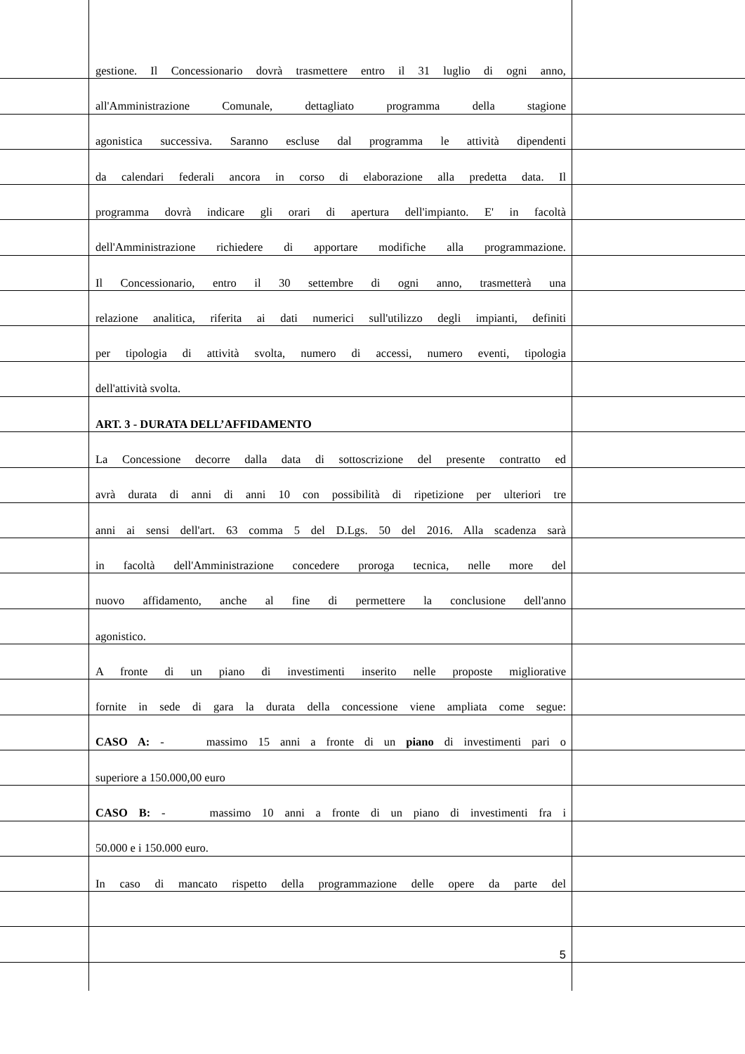gestione. Il Concessionario dovrà trasmettere entro il 31 luglio di ogni anno,
all'Amministrazione Comunale, dettagliato programma della stagione
agonistica successiva. Saranno escluse dal programma le attività dipendenti
da calendari federali ancora in corso di elaborazione alla predetta data. Il
programma dovrà indicare gli orari di apertura dell'impianto. E' in facoltà
dell'Amministrazione richiedere di apportare modifiche alla programmazione.
Il Concessionario, entro il 30 settembre di ogni anno, trasmetterà una
relazione analitica, riferita ai dati numerici sull'utilizzo degli impianti, definiti
per tipologia di attività svolta, numero di accessi, numero eventi, tipologia
dell'attività svolta.
ART. 3 - DURATA DELL’AFFIDAMENTO
La Concessione decorre dalla data di sottoscrizione del presente contratto ed
avrà durata di anni di anni 10 con possibilità di ripetizione per ulteriori tre
anni ai sensi dell'art. 63 comma 5 del D.Lgs. 50 del 2016. Alla scadenza sarà
in facoltà dell'Amministrazione concedere proroga tecnica, nelle more del
nuovo affidamento, anche al fine di permettere la conclusione dell'anno
agonistico.
A fronte di un piano di investimenti inserito nelle proposte migliorative
fornite in sede di gara la durata della concessione viene ampliata come segue:
CASO A: - massimo 15 anni a fronte di un piano di investimenti pari o
superiore a 150.000,00 euro
CASO B: - massimo 10 anni a fronte di un piano di investimenti fra i
50.000 e i 150.000 euro.
In caso di mancato rispetto della programmazione delle opere da parte del
5